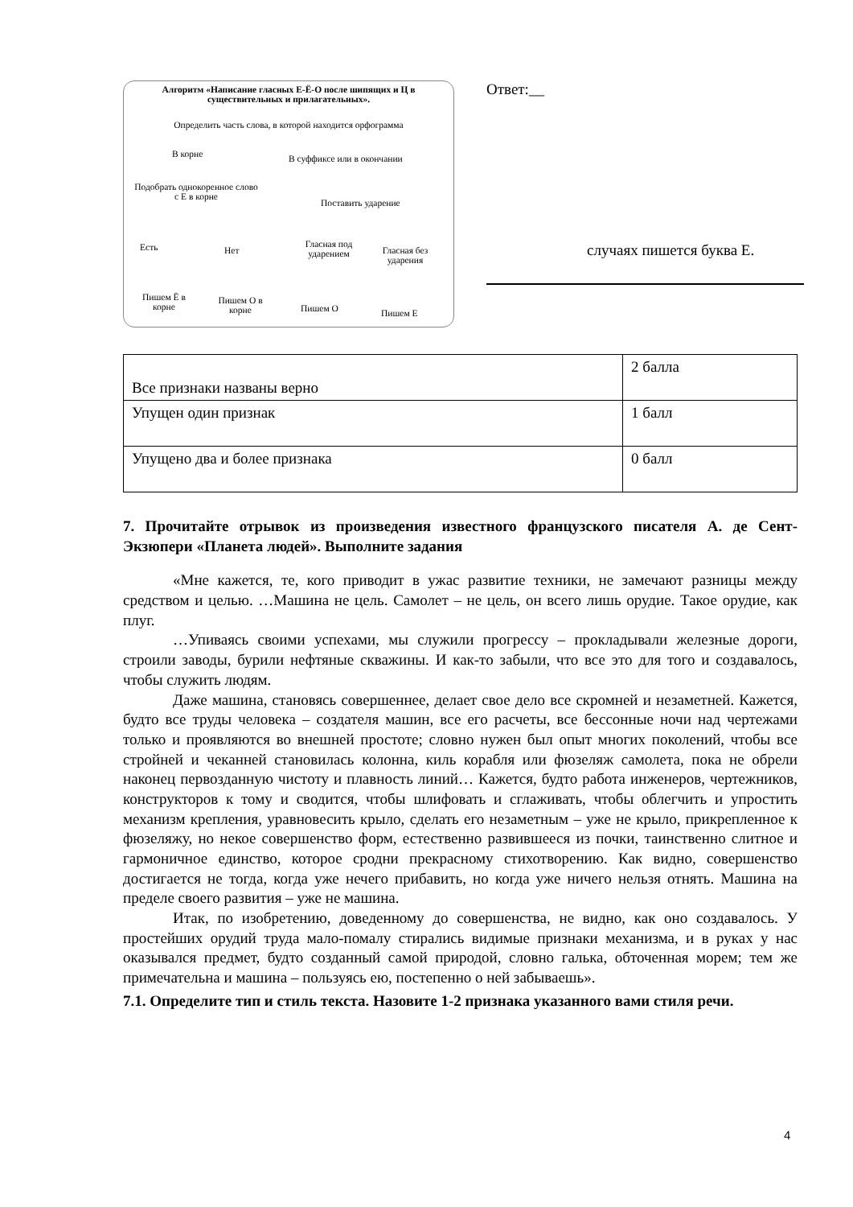Алгоритм «Написание гласных Е-Ё-О после шипящих и Ц в существительных и прилагательных».
Определить часть слова, в которой находится орфограмма
В корне В суффиксе или в окончании
Подобрать однокоренное слово с Е в корне
Поставить ударение
Есть Нет
Гласная под ударением
Гласная без ударения
Пишем Ё в корне
Пишем О в корне
Пишем О Пишем Е
Ответ:__
случаях пишется буква Е.
| Все признаки названы верно | 2 балла |
| Упущен один признак | 1 балл |
| Упущено два и более признака | 0 балл |
7. Прочитайте отрывок из произведения известного французского писателя А. де Сент-Экзюпери «Планета людей». Выполните задания
«Мне кажется, те, кого приводит в ужас развитие техники, не замечают разницы между средством и целью. …Машина не цель. Самолет – не цель, он всего лишь орудие. Такое орудие, как плуг.
…Упиваясь своими успехами, мы служили прогрессу – прокладывали железные дороги, строили заводы, бурили нефтяные скважины. И как-то забыли, что все это для того и создавалось, чтобы служить людям.
Даже машина, становясь совершеннее, делает свое дело все скромней и незаметней. Кажется, будто все труды человека – создателя машин, все его расчеты, все бессонные ночи над чертежами только и проявляются во внешней простоте; словно нужен был опыт многих поколений, чтобы все стройней и чеканней становилась колонна, киль корабля или фюзеляж самолета, пока не обрели наконец первозданную чистоту и плавность линий… Кажется, будто работа инженеров, чертежников, конструкторов к тому и сводится, чтобы шлифовать и сглаживать, чтобы облегчить и упростить механизм крепления, уравновесить крыло, сделать его незаметным – уже не крыло, прикрепленное к фюзеляжу, но некое совершенство форм, естественно развившееся из почки, таинственно слитное и гармоничное единство, которое сродни прекрасному стихотворению. Как видно, совершенство достигается не тогда, когда уже нечего прибавить, но когда уже ничего нельзя отнять. Машина на пределе своего развития – уже не машина.
Итак, по изобретению, доведенному до совершенства, не видно, как оно создавалось. У простейших орудий труда мало-помалу стирались видимые признаки механизма, и в руках у нас оказывался предмет, будто созданный самой природой, словно галька, обточенная морем; тем же примечательна и машина – пользуясь ею, постепенно о ней забываешь».
7.1. Определите тип и стиль текста. Назовите 1-2 признака указанного вами стиля речи.
4